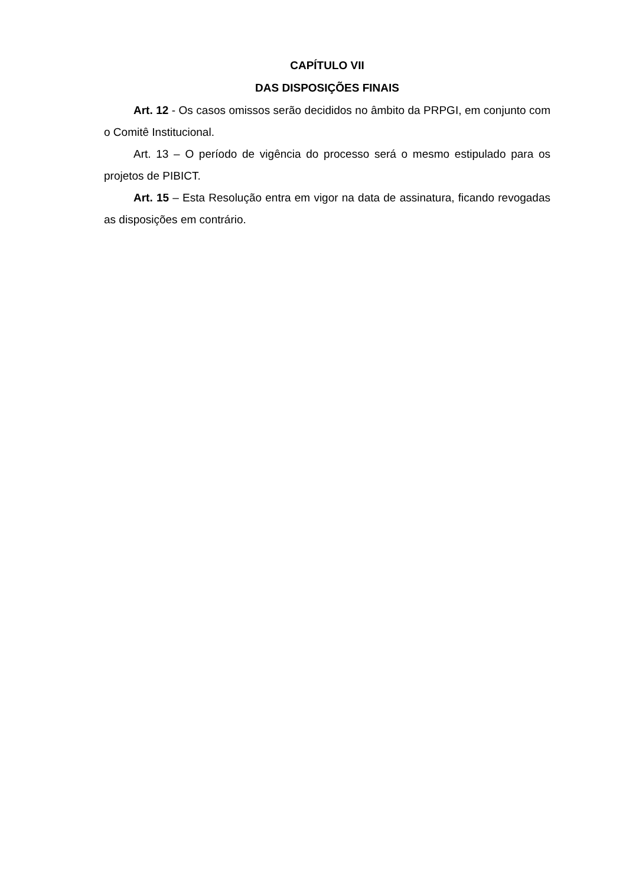CAPÍTULO VII
DAS DISPOSIÇÕES FINAIS
Art. 12 - Os casos omissos serão decididos no âmbito da PRPGI, em conjunto com o Comitê Institucional.
Art. 13 – O período de vigência do processo será o mesmo estipulado para os projetos de PIBICT.
Art. 15 – Esta Resolução entra em vigor na data de assinatura, ficando revogadas as disposições em contrário.